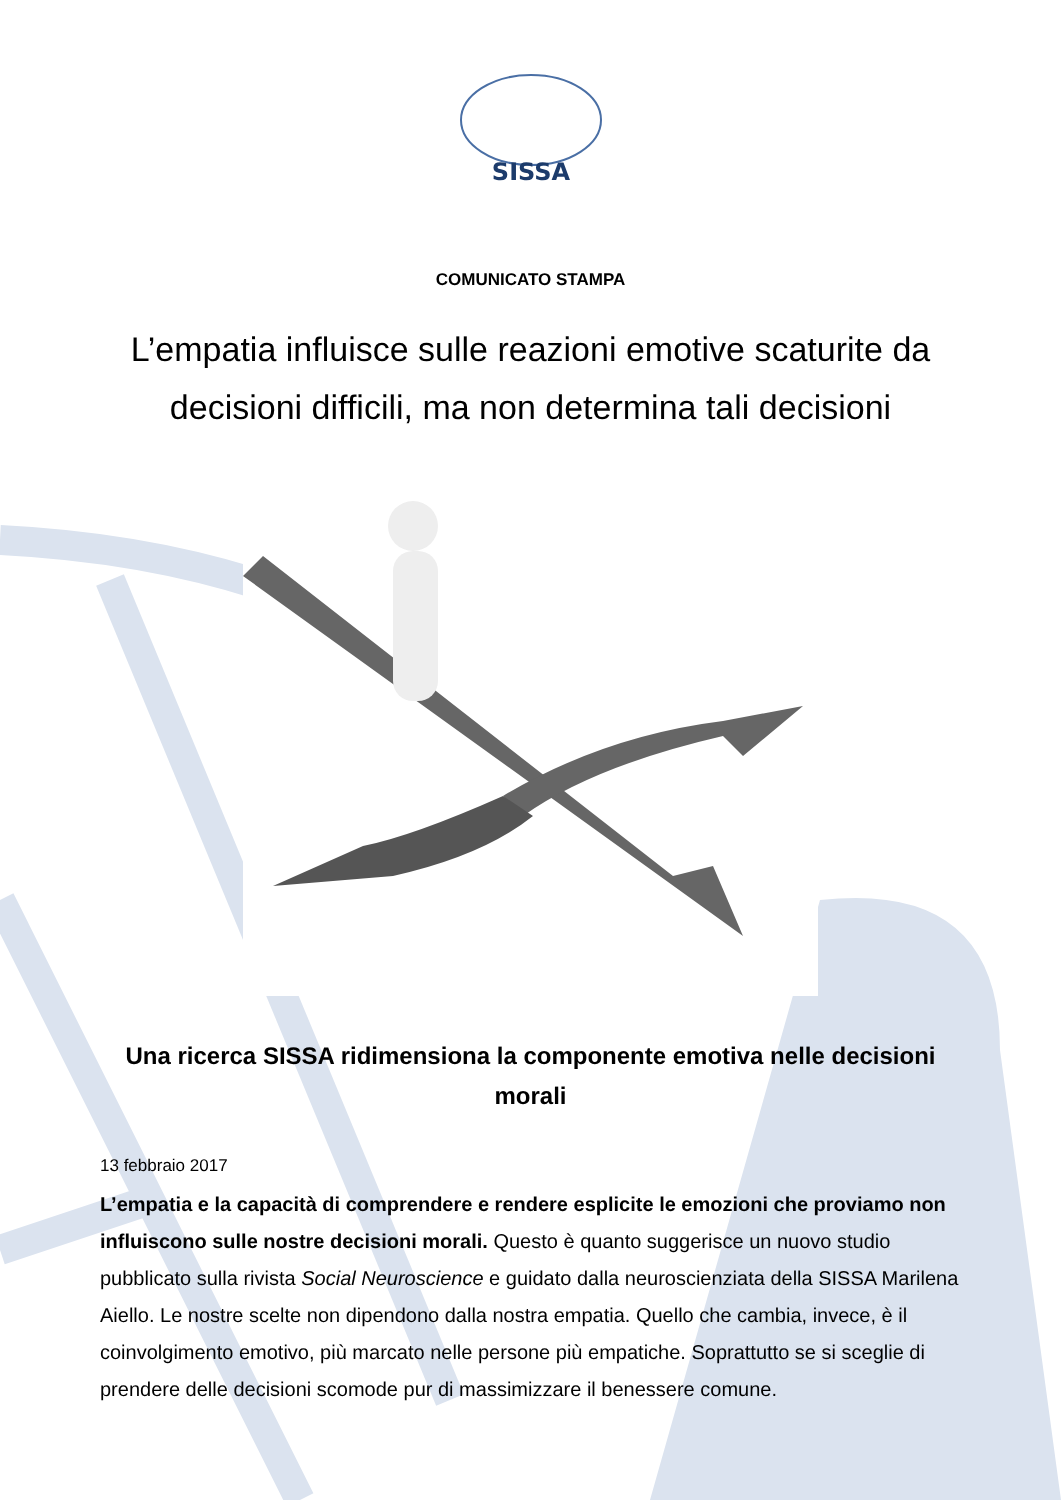SISSA
COMUNICATO STAMPA
L’empatia influisce sulle reazioni emotive scaturite da decisioni difficili, ma non determina tali decisioni
Una ricerca SISSA ridimensiona la componente emotiva nelle decisioni morali
13 febbraio 2017
L’empatia e la capacità di comprendere e rendere esplicite le emozioni che proviamo non influiscono sulle nostre decisioni morali. Questo è quanto suggerisce un nuovo studio pubblicato sulla rivista Social Neuroscience e guidato dalla neuroscienziata della SISSA Marilena Aiello. Le nostre scelte non dipendono dalla nostra empatia. Quello che cambia, invece, è il coinvolgimento emotivo, più marcato nelle persone più empatiche. Soprattutto se si sceglie di prendere delle decisioni scomode pur di massimizzare il benessere comune.